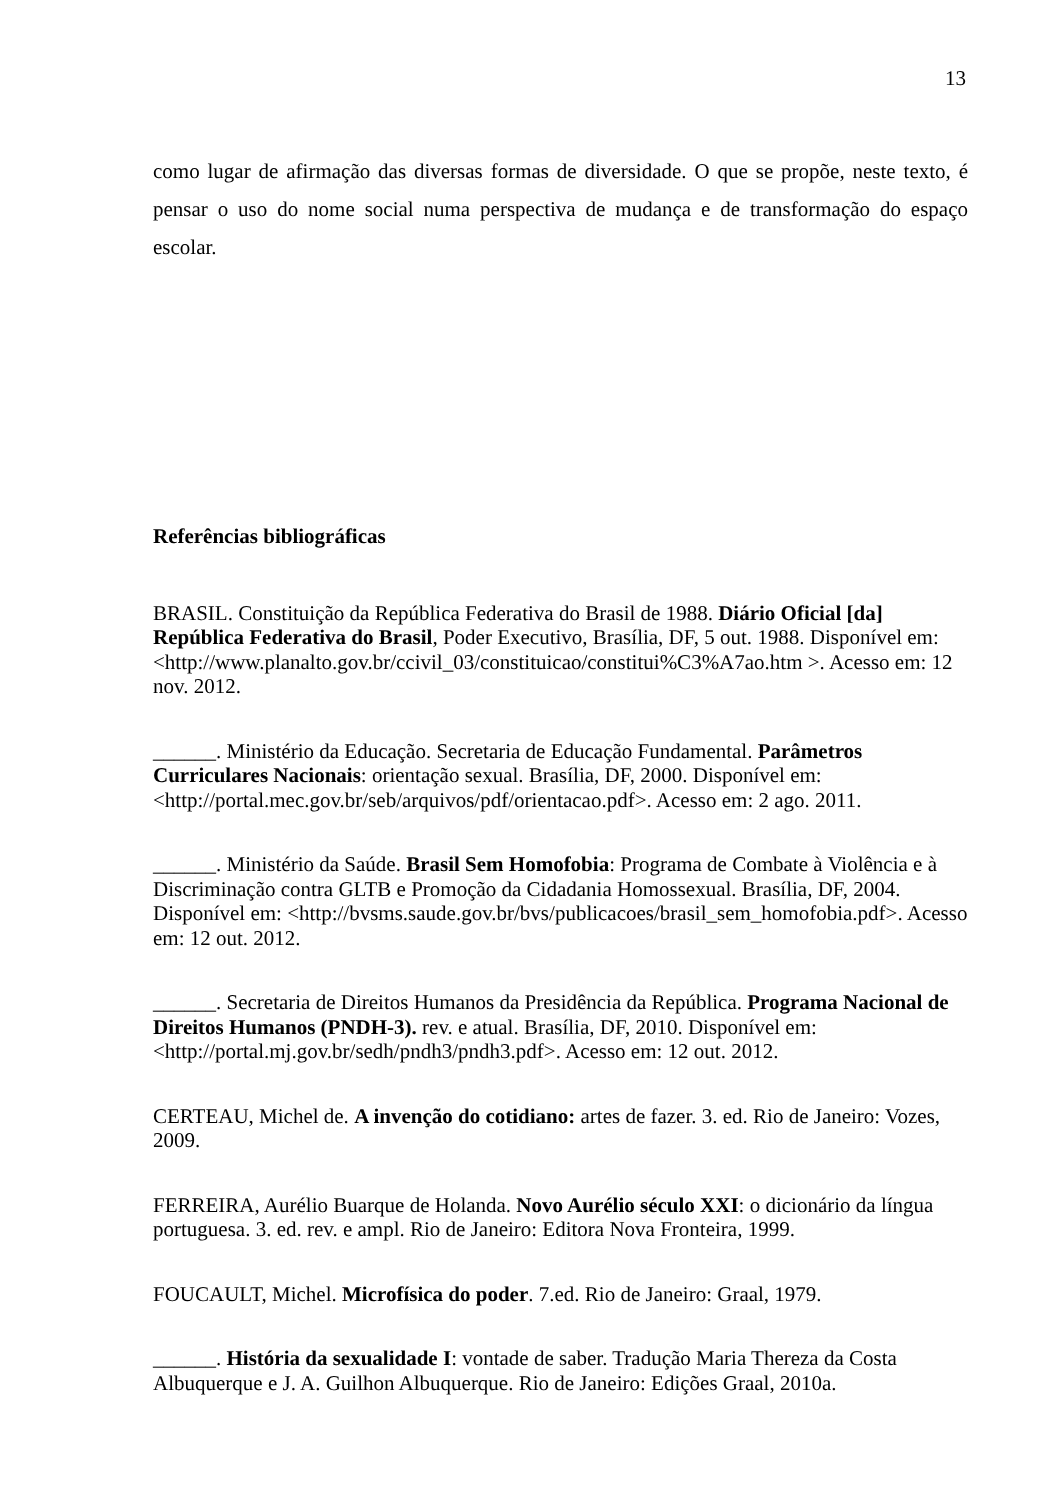13
como lugar de afirmação das diversas formas de diversidade. O que se propõe, neste texto, é pensar o uso do nome social numa perspectiva de mudança e de transformação do espaço escolar.
Referências bibliográficas
BRASIL. Constituição da República Federativa do Brasil de 1988. Diário Oficial [da] República Federativa do Brasil, Poder Executivo, Brasília, DF, 5 out. 1988. Disponível em: <http://www.planalto.gov.br/ccivil_03/constituicao/constitui%C3%A7ao.htm >. Acesso em: 12 nov. 2012.
______. Ministério da Educação. Secretaria de Educação Fundamental. Parâmetros Curriculares Nacionais: orientação sexual. Brasília, DF, 2000. Disponível em: <http://portal.mec.gov.br/seb/arquivos/pdf/orientacao.pdf>. Acesso em: 2 ago. 2011.
______. Ministério da Saúde. Brasil Sem Homofobia: Programa de Combate à Violência e à Discriminação contra GLTB e Promoção da Cidadania Homossexual. Brasília, DF, 2004. Disponível em: <http://bvsms.saude.gov.br/bvs/publicacoes/brasil_sem_homofobia.pdf>. Acesso em: 12 out. 2012.
______. Secretaria de Direitos Humanos da Presidência da República. Programa Nacional de Direitos Humanos (PNDH-3). rev. e atual. Brasília, DF, 2010. Disponível em: <http://portal.mj.gov.br/sedh/pndh3/pndh3.pdf>. Acesso em: 12 out. 2012.
CERTEAU, Michel de. A invenção do cotidiano: artes de fazer. 3. ed. Rio de Janeiro: Vozes, 2009.
FERREIRA, Aurélio Buarque de Holanda. Novo Aurélio século XXI: o dicionário da língua portuguesa. 3. ed. rev. e ampl. Rio de Janeiro: Editora Nova Fronteira, 1999.
FOUCAULT, Michel. Microfísica do poder. 7.ed. Rio de Janeiro: Graal, 1979.
______. História da sexualidade I: vontade de saber. Tradução Maria Thereza da Costa Albuquerque e J. A. Guilhon Albuquerque. Rio de Janeiro: Edições Graal, 2010a.